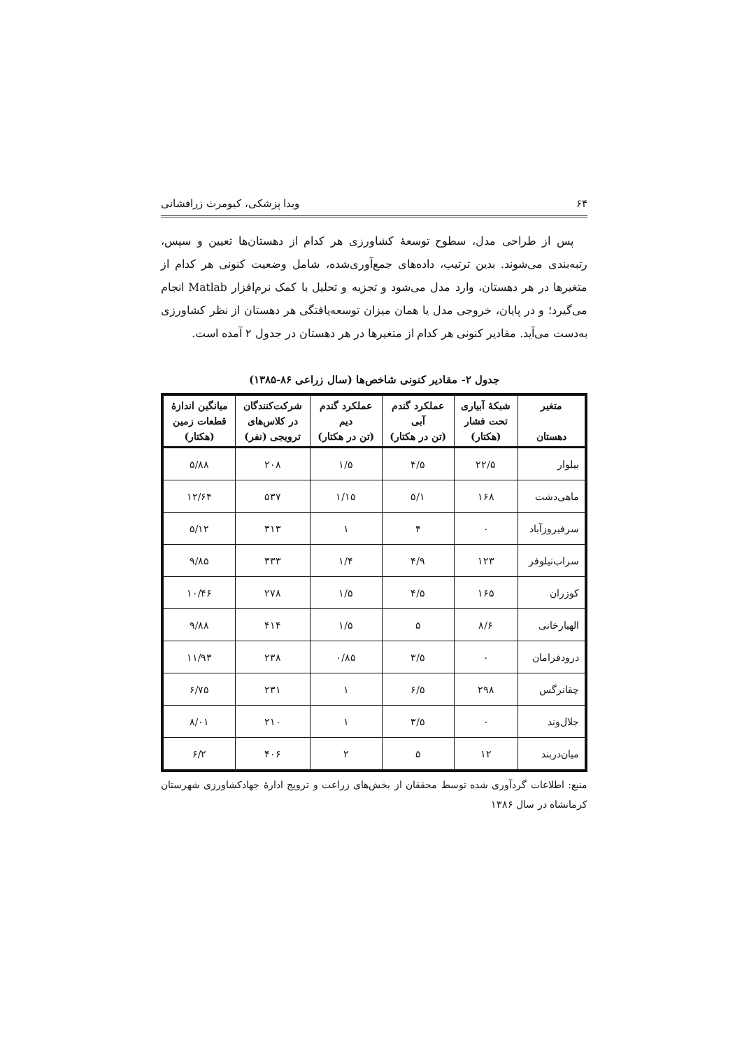۶۴ ویدا پزشکی، کیومرث زرافشانی
پس از طراحی مدل، سطوح توسعهٔ کشاورزی هر کدام از دهستان‌ها تعیین و سپس، رتبه‌بندی می‌شوند. بدین ترتیب، داده‌های جمع‌آوری‌شده، شامل وضعیت کنونی هر کدام از متغیرها در هر دهستان، وارد مدل می‌شود و تجزیه و تحلیل با کمک نرم‌افزار Matlab انجام می‌گیرد؛ و در پایان، خروجی مدل یا همان میزان توسعه‌یافتگی هر دهستان از نظر کشاورزی به‌دست می‌آید. مقادیر کنونی هر کدام از متغیرها در هر دهستان در جدول ۲ آمده است.
جدول ۲- مقادیر کنونی شاخص‌ها (سال زراعی ۸۶-۱۳۸۵)
| متغیر دهستان | شبکهٔ آبیاری تحت فشار (هکتار) | عملکرد گندم آبی (تن در هکتار) | عملکرد گندم دیم (تن در هکتار) | شرکت‌کنندگان در کلاس‌های ترویجی (نفر) | میانگین اندازهٔ قطعات زمین (هکتار) |
| --- | --- | --- | --- | --- | --- |
| بیلوار | ۲۲/۵ | ۴/۵ | ۱/۵ | ۲۰۸ | ۵/۸۸ |
| ماهی‌دشت | ۱۶۸ | ۵/۱ | ۱/۱۵ | ۵۳۷ | ۱۲/۶۴ |
| سرفیروزآباد | ۰ | ۴ | ۱ | ۳۱۳ | ۵/۱۲ |
| سراب‌نیلوفر | ۱۲۳ | ۴/۹ | ۱/۴ | ۳۳۳ | ۹/۸۵ |
| کوزران | ۱۶۵ | ۴/۵ | ۱/۵ | ۲۷۸ | ۱۰/۴۶ |
| الهیارخانی | ۸/۶ | ۵ | ۱/۵ | ۴۱۴ | ۹/۸۸ |
| درودفرامان | ۰ | ۳/۵ | ۰/۸۵ | ۲۳۸ | ۱۱/۹۳ |
| چقانرگس | ۲۹۸ | ۶/۵ | ۱ | ۲۳۱ | ۶/۷۵ |
| جلال‌وند | ۰ | ۳/۵ | ۱ | ۲۱۰ | ۸/۰۱ |
| میان‌دربند | ۱۲ | ۵ | ۲ | ۴۰۶ | ۶/۲ |
منبع: اطلاعات گردآوری شده توسط محققان از بخش‌های زراعت و ترویج ادارهٔ جهادکشاورزی شهرستان کرمانشاه در سال ۱۳۸۶